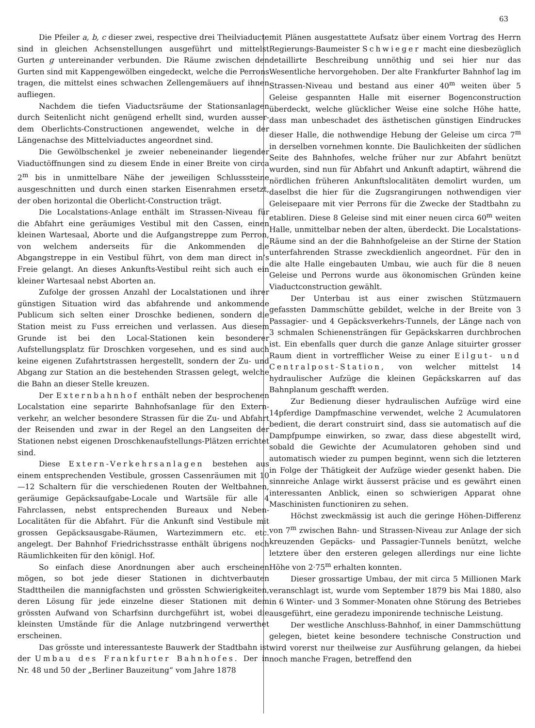63
Die Pfeiler a, b, c dieser zwei, respective drei Theil­viaducte sind in gleichen Achsenstellungen ausgeführt und mittelst Gurten g untereinander verbunden. Die Räume zwischen den Gurten sind mit Kappengewölben eingedeckt, welche die Perrons tragen, die mittelst eines schwachen Zellengemäuers auf ihnen aufliegen.
Nachdem die tiefen Viaductsräume der Stationsanlagen durch Seitenlicht nicht genügend erhellt sind, wurden ausser­dem Oberlichts-Constructionen angewendet, welche in der Längenachse des Mittelviaductes angeordnet sind.
Die Gewölbschenkel je zweier nebeneinander liegender Viaductöffnungen sind zu diesem Ende in einer Breite von circa 2<sup>m</sup> bis in unmittelbare Nähe der jeweiligen Schluss­steine ausgeschnitten und durch einen starken Eisenrahmen ersetzt, der oben horizontal die Oberlicht-Construction trägt.
Die Localstations-Anlage enthält im Strassen-Niveau für die Abfahrt eine geräumiges Vestibul mit den Cassen, einen kleinen Wartesaal, Aborte und die Auf­gangstreppe zum Perron, von welchem anderseits für die Ankommenden die Abgangstreppe in ein Vestibul führt, von dem man direct in’s Freie gelangt. An dieses Ankunfts-Vestibul reiht sich auch ein kleiner Wartesaal nebst Aborten an.
Zufolge der grossen Anzahl der Localstationen und ihrer günstigen Situation wird das abfahrende und an­kommende Publicum sich selten einer Droschke bedienen, sondern die Station meist zu Fuss erreichen und ver­lassen. Aus diesem Grunde ist bei den Local-Stationen kein besonderer Aufstellungsplatz für Droschken vorgesehen, und es sind auch keine eigenen Zufahrtstrassen hergestellt, son­dern der Zu- und Abgang zur Station an die bestehenden Strassen gelegt, welche die Bahn an dieser Stelle kreuzen.
Der Externbahnhof enthält neben der besprochenen Localstation eine separirte Bahnhofsanlage für den Extern­verkehr, an welcher besondere Strassen für die Zu- und Abfahrt der Reisenden und zwar in der Regel an den Langseiten der Stationen nebst eigenen Droschkenaufstellungs-Plätzen errichtet sind.
Diese Extern-Verkehrsanlagen bestehen aus einem entsprechenden Vestibule, grossen Cassenräumen mit 10—12 Schaltern für die verschiedenen Routen der Welt­bahnen, geräumige Gepäcksaufgabe-Locale und Wartsäle für alle 4 Fahrclassen, nebst entsprechenden Bureaux und Neben-Localitäten für die Abfahrt. Für die Ankunft sind Vestibule mit grossen Gepäcksausgabe-Räumen, Wartezimmern etc. etc. angelegt. Der Bahnhof Friedrichsstrasse enthält übrigens noch Räumlichkeiten für den königl. Hof.
So einfach diese Anordnungen aber auch erscheinen mögen, so bot jede dieser Stationen in dichtverbauten Stadttheilen die mannigfachsten und grössten Schwierigkeiten, deren Lösung für jede einzelne dieser Stationen mit dem grössten Aufwand von Scharfsinn durchgeführt ist, wobei die kleinsten Umstände für die Anlage nutzbringend ver­werthet erscheinen.
Das grösste und interessanteste Bauwerk der Stadtbahn ist der Umbau des Frankfurter Bahnhofes. Der in Nr. 48 und 50 der „Berliner Bauzeitung“ vom Jahre 1878
mit Plänen ausgestattete Aufsatz über einem Vortrag des Herrn Regierungs-Baumeister Schwieger macht eine diesbezüglich detaillirte Beschreibung unnöthig und sei hier nur das Wesentliche hervorgehoben. Der alte Frankfurter Bahnhof lag im Strassen-Niveau und bestand aus einer 40<sup>m</sup> weiten über 5 Geleise gespannten Halle mit eiserner Bogenconstruction überdeckt, welche glücklicher Weise eine solche Höhe hatte, dass man unbeschadet des ästhetischen günstigen Eindruckes dieser Halle, die nothwendige Hebung der Geleise um circa 7<sup>m</sup> in derselben vornehmen konnte. Die Baulichkeiten der südlichen Seite des Bahnhofes, welche früher nur zur Abfahrt benützt wurden, sind nun für Abfahrt und Ankunft adaptirt, während die nördlichen früheren Ankunftslocalitäten demolirt wurden, um da­selbst die hier für die Zugsrangirungen nothwendigen vier Geleisepaare mit vier Perrons für die Zwecke der Stadt­bahn zu etabliren. Diese 8 Geleise sind mit einer neuen circa 60<sup>m</sup> weiten Halle, unmittelbar neben der alten, über­deckt. Die Localstations-Räume sind an der die Bahnhof­geleise an der Stirne der Station unterfahrenden Strasse zweckdienlich angeordnet. Für den in die alte Halle ein­gebauten Umbau, wie auch für die 8 neuen Geleise und Perrons wurde aus ökonomischen Gründen keine Viaduct­construction gewählt.
Der Unterbau ist aus einer zwischen Stützmauern gefassten Dammschütte gebildet, welche in der Breite von 3 Passagier- und 4 Gepäcksverkehrs-Tunnels, der Länge nach von 3 schmalen Schienensträngen für Gepäcks­karren durchbrochen ist. Ein ebenfalls quer durch die ganze Anlage situirter grosser Raum dient in vortrefflicher Weise zu einer Eilgut- und Centralpost-Station, von welcher mittelst 14 hydraulischer Aufzüge die kleinen Gepäckskarren auf das Bahnplanum geschafft werden.
Zur Bedienung dieser hydraulischen Aufzüge wird eine 14pferdige Dampfmaschine verwendet, welche 2 Acumulatoren bedient, die derart construirt sind, dass sie automatisch auf die Dampfpumpe einwirken, so zwar, dass diese abgestellt wird, sobald die Gewichte der Acumu­latoren gehoben sind und automatisch wieder zu pumpen beginnt, wenn sich die letzteren in Folge der Thätigkeit der Aufzüge wieder gesenkt haben. Die sinnreiche Anlage wirkt äusserst präcise und es gewährt einen interessanten Anblick, einen so schwierigen Apparat ohne Maschinisten functioniren zu sehen.
Höchst zweckmässig ist auch die geringe Höhen-Differenz von 7<sup>m</sup> zwischen Bahn- und Strassen-Niveau zur Anlage der sich kreuzenden Gepäcks- und Passagier-Tunnels benützt, welche letztere über den ersteren gelegen aller­dings nur eine lichte Höhe von 2·75<sup>m</sup> erhalten konnten.
Dieser grossartige Umbau, der mit circa 5 Millionen Mark veranschlagt ist, wurde vom September 1879 bis Mai 1880, also in 6 Winter- und 3 Sommer-Monaten ohne Störung des Betriebes ausgeführt, eine geradezu imponirende technische Leistung.
Der westliche Anschluss-Bahnhof, in einer Damm­schüttung gelegen, bietet keine besondere technische Con­struction und wird vorerst nur theilweise zur Ausführung gelangen, da hiebei noch manche Fragen, betreffend den